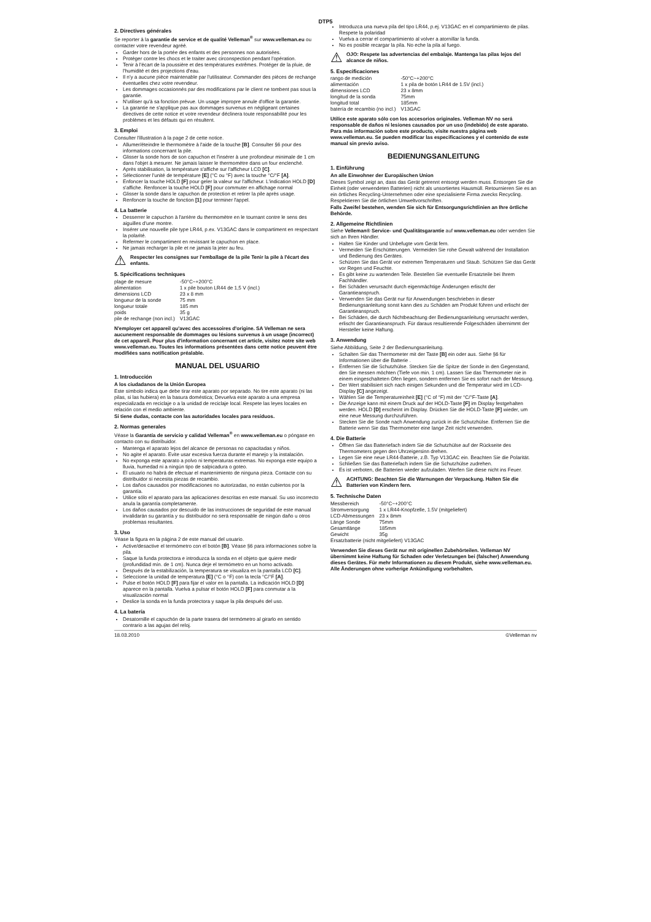DTP5
2. Directives générales
Se reporter à la garantie de service et de qualité Velleman<sup>®</sup> sur www.velleman.eu ou contacter votre revendeur agréé.
Garder hors de la portée des enfants et des personnes non autorisées.
Protéger contre les chocs et le traiter avec circonspection pendant l'opération.
Tenir à l'écart de la poussière et des températures extrêmes. Protéger de la pluie, de l'humidité et des projections d'eau.
Il n'y a aucune pièce maintenable par l'utilisateur. Commander des pièces de rechange éventuelles chez votre revendeur.
Les dommages occasionnés par des modifications par le client ne tombent pas sous la garantie.
N'utiliser qu'à sa fonction prévue. Un usage impropre annule d'office la garantie.
La garantie ne s'applique pas aux dommages survenus en négligeant certaines directives de cette notice et votre revendeur déclinera toute responsabilité pour les problèmes et les défauts qui en résultent.
3. Emploi
Consulter l'illustration à la page 2 de cette notice.
Allumer/éteindre le thermomètre à l'aide de la touche [B]. Consulter §6 pour des informations concernant la pile.
Glisser la sonde hors de son capuchon et l'insérer à une profondeur minimale de 1 cm dans l'objet à mesurer. Ne jamais laisser le thermomètre dans un four enclenché.
Après stabilisation, la température s'affiche sur l'afficheur LCD [C].
Sélectionner l'unité de température [E] (°C ou °F) avec la touche °C/°F [A].
Enfoncer la touche HOLD [F] pour geler la valeur sur l'afficheur. L'indication HOLD [D] s'affiche. Renfoncer la touche HOLD [F] pour commuter en affichage normal
Glisser la sonde dans le capuchon de protection et retirer la pile après usage.
Renfoncer la touche de fonction [1] pour terminer l'appel.
4. La batterie
Desserrer le capuchon à l'arrière du thermomètre en le tournant contre le sens des aiguilles d'une montre.
Insérer une nouvelle pile type LR44, p.ex. V13GAC dans le compartiment en respectant la polarité.
Refermer le compartiment en revissant le capuchon en place.
Ne jamais recharger la pile et ne jamais la jeter au feu.
⚠
Respecter les consignes sur l'emballage de la pile Tenir la pile à l'écart des enfants.
5. Spécifications techniques
| plage de mesure | -50°C~+200°C |
| alimentation | 1 x pile bouton LR44 de 1,5 V (incl.) |
| dimensions LCD | 23 x 8 mm |
| longueur de la sonde | 75 mm |
| longueur totale | 185 mm |
| poids | 35 g |
| pile de rechange (non incl.) | V13GAC |
N'employer cet appareil qu'avec des accessoires d'origine. SA Velleman ne sera aucunement responsable de dommages ou lésions survenus à un usage (incorrect) de cet appareil. Pour plus d'information concernant cet article, visitez notre site web www.velleman.eu. Toutes les informations présentées dans cette notice peuvent être modifiées sans notification préalable.
MANUAL DEL USUARIO
1. Introducción
A los ciudadanos de la Unión Europea
Este símbolo indica que debe tirar este aparato por separado. No tire este aparato (ni las pilas, si las hubiera) en la basura doméstica; Devuelva este aparato a una empresa especializada en reciclaje o a la unidad de reciclaje local. Respete las leyes locales en relación con el medio ambiente.
Si tiene dudas, contacte con las autoridades locales para residuos.
2. Normas generales
Véase la Garantía de servicio y calidad Velleman<sup>®</sup> en www.velleman.eu o póngase en contacto con su distribuidor.
Mantenga el aparato lejos del alcance de personas no capacitadas y niños.
No agite el aparato. Evite usar excesiva fuerza durante el manejo y la instalación.
No exponga este aparato a polvo ni temperaturas extremas. No exponga este equipo a lluvia, humedad ni a ningún tipo de salpicadura o goteo.
El usuario no habrá de efectuar el mantenimiento de ninguna pieza. Contacte con su distribuidor si necesita piezas de recambio.
Los daños causados por modificaciones no autorizadas, no están cubiertos por la garantía.
Utilice sólo el aparato para las aplicaciones descritas en este manual. Su uso incorrecto anula la garantía completamente.
Los daños causados por descuido de las instrucciones de seguridad de este manual invalidarán su garantía y su distribuidor no será responsable de ningún daño u otros problemas resultantes.
3. Uso
Véase la figura en la página 2 de este manual del usuario.
Active/desactive el termómetro con el botón [B]. Véase §6 para informaciones sobre la pila.
Saque la funda protectora e introduzca la sonda en el objeto que quiere medir (profundidad mín. de 1 cm). Nunca deje el termómetro en un horno activado.
Después de la estabilización, la temperatura se visualiza en la pantalla LCD [C].
Seleccione la unidad de temperatura [E] (°C o °F) con la tecla °C/°F [A].
Pulse el botón HOLD [F] para fijar el valor en la pantalla. La indicación HOLD [D] aparece en la pantalla. Vuelva a pulsar el botón HOLD [F] para conmutar a la visualización normal
Deslice la sonda en la funda protectora y saque la pila después del uso.
4. La batería
Desatornille el capuchón de la parte trasera del termómetro al girarlo en sentido contrario a las agujas del reloj.
Introduzca una nueva pila del tipo LR44, p.ej. V13GAC en el compartimiento de pilas. Respete la polaridad
Vuelva a cerrar el compartimiento al volver a atornillar la funda.
No es posible recargar la pila. No eche la pila al fuego.
⚠
OJO: Respete las advertencias del embalaje. Mantenga las pilas lejos del alcance de niños.
5. Especificaciones
| rango de medición | -50°C~+200°C |
| alimentación | 1 x pila de botón LR44 de 1.5V (incl.) |
| dimensiones LCD | 23 x 8mm |
| longitud de la sonda | 75mm |
| longitud total | 185mm |
| batería de recambio (no incl.) | V13GAC |
Utilice este aparato sólo con los accesorios originales. Velleman NV no será responsable de daños ni lesiones causados por un uso (indebido) de este aparato. Para más información sobre este producto, visite nuestra página web www.velleman.eu. Se pueden modificar las especificaciones y el contenido de este manual sin previo aviso.
BEDIENUNGSANLEITUNG
1. Einführung
An alle Einwohner der Europäischen Union
Dieses Symbol zeigt an, dass das Gerät getrennt entsorgt werden muss. Entsorgen Sie die Einheit (oder verwendeten Batterien) nicht als unsortiertes Hausmüll. Retournieren Sie es an ein örtliches Recycling-Unternehmen oder eine spezialisierte Firma zwecks Recycling. Respektieren Sie die örtlichen Umweltvorschriften.
Falls Zweifel bestehen, wenden Sie sich für Entsorgungsrichtlinien an Ihre örtliche Behörde.
2. Allgemeine Richtlinien
Siehe Velleman® Service- und Qualitätsgarantie auf www.velleman.eu oder wenden Sie sich an Ihren Händler.
Halten Sie Kinder und Unbefugte vom Gerät fern.
Vermeiden Sie Erschütterungen. Vermeiden Sie rohe Gewalt während der Installation und Bedienung des Gerätes.
Schützen Sie das Gerät vor extremen Temperaturen und Staub. Schützen Sie das Gerät vor Regen und Feuchte.
Es gibt keine zu wartenden Teile. Bestellen Sie eventuelle Ersatzteile bei Ihrem Fachhändler.
Bei Schäden verursacht durch eigenmächtige Änderungen erlischt der Garantieanspruch.
Verwenden Sie das Gerät nur für Anwendungen beschrieben in dieser Bedienungsanleitung sonst kann dies zu Schäden am Produkt führen und erlischt der Garantieanspruch.
Bei Schäden, die durch Nichtbeachtung der Bedienungsanleitung verursacht werden, erlischt der Garantieanspruch. Für daraus resultierende Folgeschäden übernimmt der Hersteller keine Haftung.
3. Anwendung
Siehe Abbildung, Seite 2 der Bedienungsanleitung.
Schalten Sie das Thermometer mit der Taste [B] ein oder aus. Siehe §6 für Informationen über die Batterie .
Entfernen Sie die Schutzhülse. Stecken Sie die Spitze der Sonde in den Gegenstand, den Sie messen möchten (Tiefe von min. 1 cm). Lassen Sie das Thermometer nie in einem eingeschalteten Ofen liegen, sondern entfernen Sie es sofort nach der Messung.
Der Wert stabilisiert sich nach einigen Sekunden und die Temperatur wird im LCD-Display [C] angezeigt.
Wählen Sie die Temperatureinheit [E] (°C of °F) mit der °C/°F-Taste [A].
Die Anzeige kann mit einem Druck auf der HOLD-Taste [F] im Display festgehalten werden. HOLD [D] erscheint im Display. Drücken Sie die HOLD-Taste [F] wieder, um eine neue Messung durchzuführen.
Stecken Sie die Sonde nach Anwendung zurück in die Schutzhülse. Entfernen Sie die Batterie wenn Sie das Thermometer eine lange Zeit nicht verwenden.
4. Die Batterie
Öffnen Sie das Batteriefach indem Sie die Schutzhülse auf der Rückseite des Thermometers gegen den Uhrzeigersinn drehen.
Legen Sie eine neue LR44-Batterie, z.B. Typ V13GAC ein. Beachten Sie die Polarität.
Schließen Sie das Batteriefach indem Sie die Schutzhülse zudrehen.
Es ist verboten, die Batterien wieder aufzuladen. Werfen Sie diese nicht ins Feuer.
⚠
ACHTUNG: Beachten Sie die Warnungen der Verpackung. Halten Sie die Batterien von Kindern fern.
5. Technische Daten
| Messbereich | -50°C~+200°C |
| Stromversorgung | 1 x LR44-Knopfzelle, 1.5V (mitgeliefert) |
| LCD-Abmessungen | 23 x 8mm |
| Länge Sonde | 75mm |
| Gesamtlänge | 185mm |
| Gewicht | 35g |
| Ersatzbatterie (nicht mitgeliefert) V13GAC | |
Verwenden Sie dieses Gerät nur mit originellen Zubehörteilen. Velleman NV übernimmt keine Haftung für Schaden oder Verletzungen bei (falscher) Anwendung dieses Gerätes. Für mehr Informationen zu diesem Produkt, siehe www.velleman.eu. Alle Änderungen ohne vorherige Ankündigung vorbehalten.
18.03.2010 ©Velleman nv